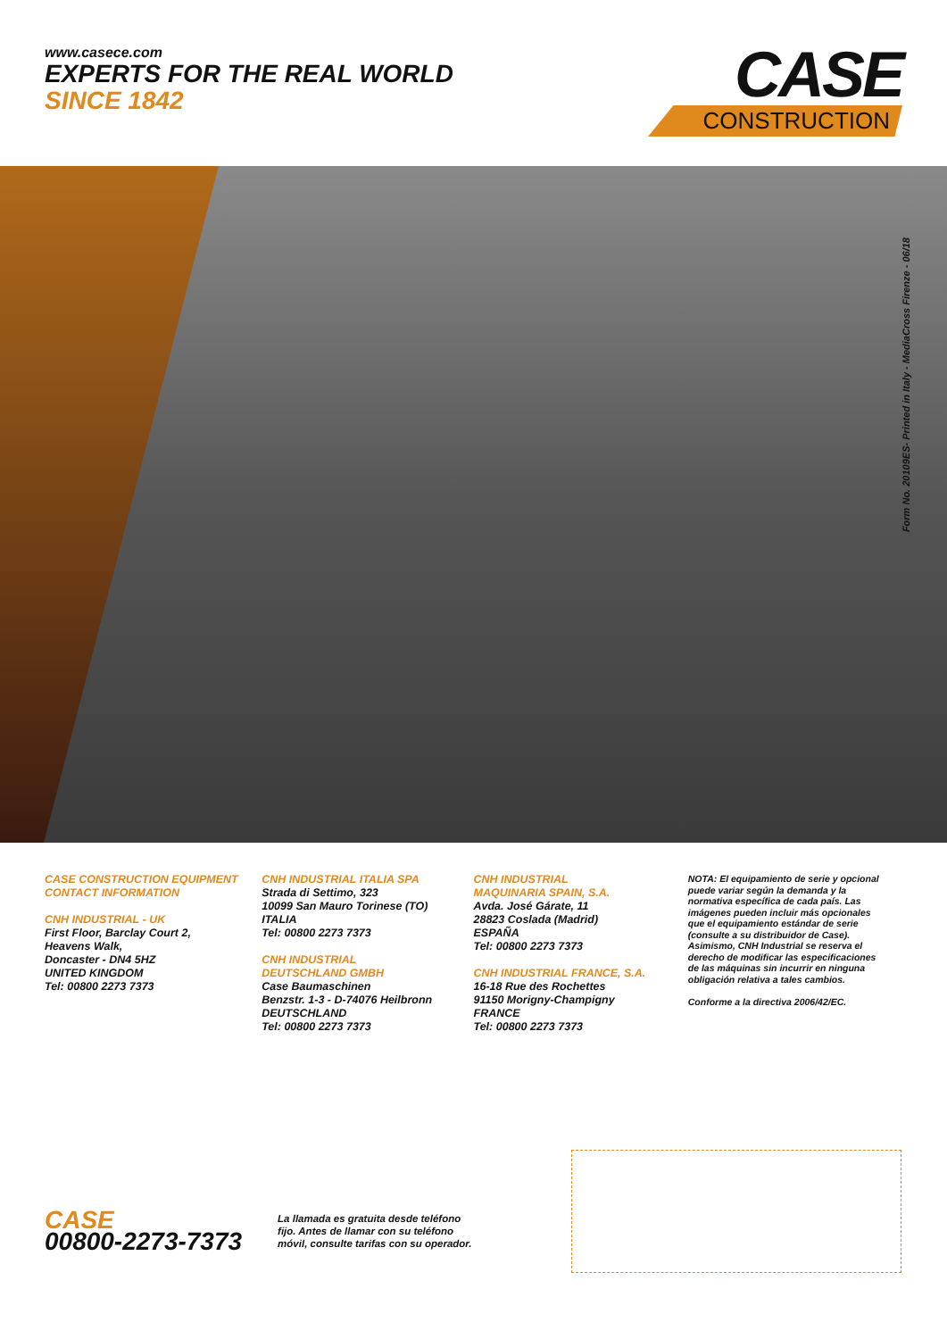www.casece.com
EXPERTS FOR THE REAL WORLD
SINCE 1842
CASE
CONSTRUCTION
Form No. 20109ES- Printed in Italy - MediaCross Firenze - 06/18
CASE CONSTRUCTION EQUIPMENT
CONTACT INFORMATION
CNH INDUSTRIAL - UK
First Floor, Barclay Court 2,
Heavens Walk,
Doncaster - DN4 5HZ
UNITED KINGDOM
Tel: 00800 2273 7373
CNH INDUSTRIAL ITALIA SPA
Strada di Settimo, 323
10099 San Mauro Torinese (TO)
ITALIA
Tel: 00800 2273 7373
CNH INDUSTRIAL
DEUTSCHLAND GMBH
Case Baumaschinen
Benzstr. 1-3 - D-74076 Heilbronn
DEUTSCHLAND
Tel: 00800 2273 7373
CNH INDUSTRIAL
MAQUINARIA SPAIN, S.A.
Avda. José Gárate, 11
28823 Coslada (Madrid)
ESPAÑA
Tel: 00800 2273 7373
CNH INDUSTRIAL FRANCE, S.A.
16-18 Rue des Rochettes
91150 Morigny-Champigny
FRANCE
Tel: 00800 2273 7373
NOTA: El equipamiento de serie y opcional puede variar según la demanda y la normativa específica de cada país. Las imágenes pueden incluir más opcionales que el equipamiento estándar de serie (consulte a su distribuidor de Case). Asimismo, CNH Industrial se reserva el derecho de modificar las especificaciones de las máquinas sin incurrir en ninguna obligación relativa a tales cambios.
Conforme a la directiva 2006/42/EC.
CASE
00800-2273-7373
La llamada es gratuita desde teléfono
fijo. Antes de llamar con su teléfono
móvil, consulte tarifas con su operador.